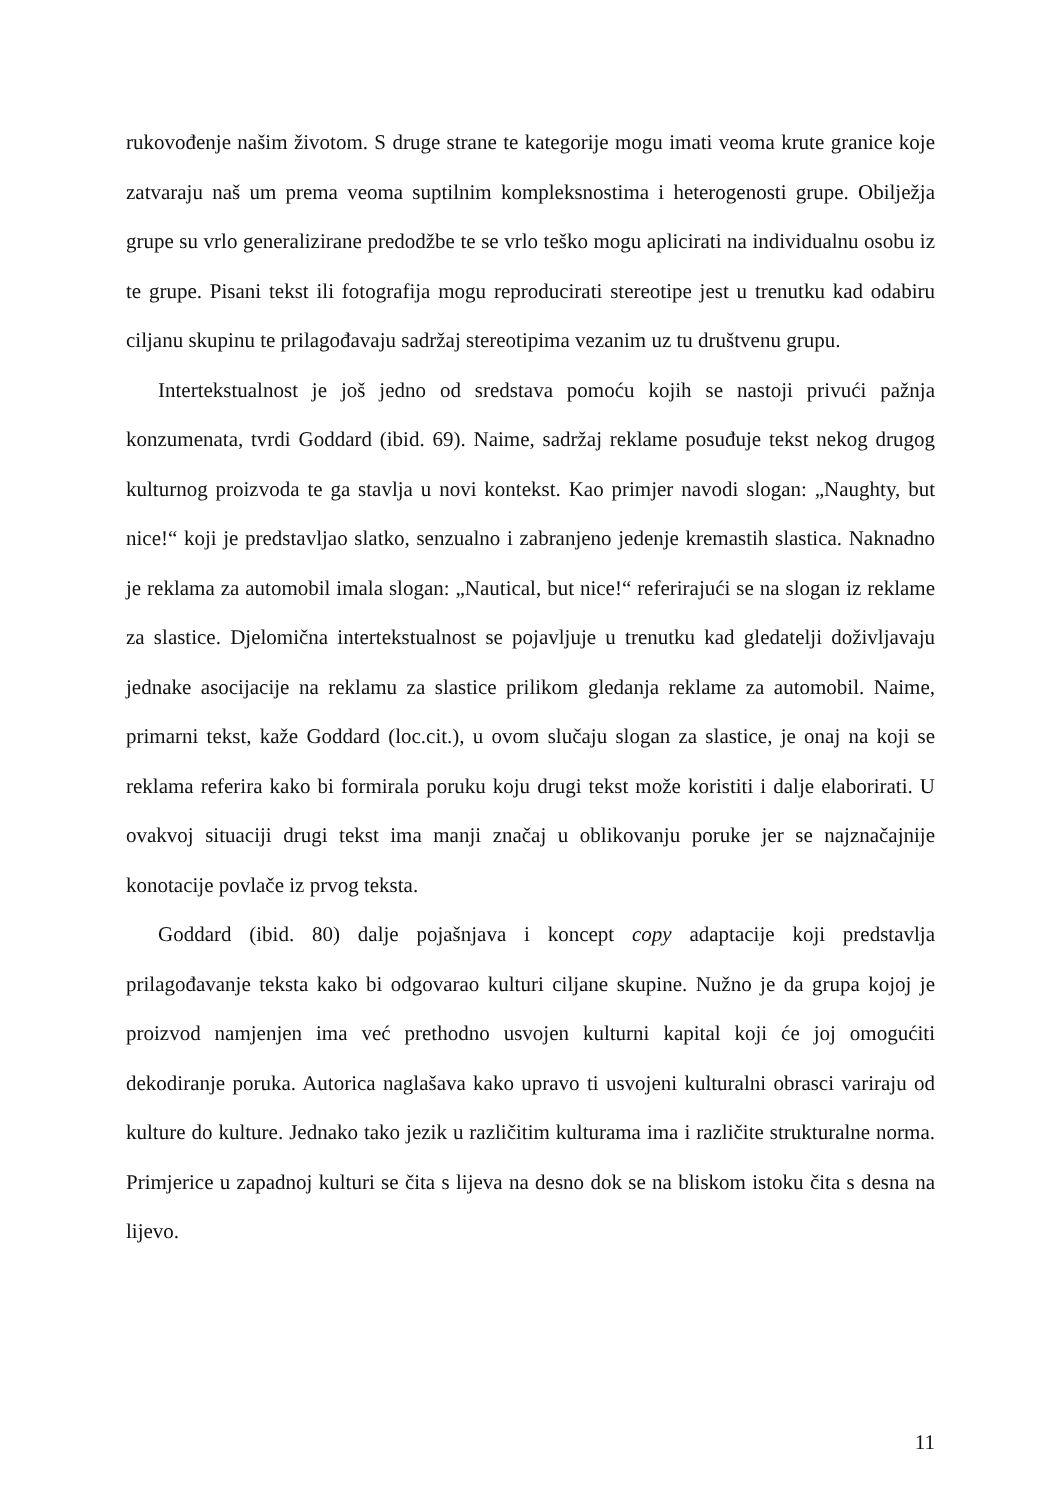rukovođenje našim životom. S druge strane te kategorije mogu imati veoma krute granice koje zatvaraju naš um prema veoma suptilnim kompleksnostima i heterogenosti grupe. Obilježja grupe su vrlo generalizirane predodžbe te se vrlo teško mogu aplicirati na individualnu osobu iz te grupe. Pisani tekst ili fotografija mogu reproducirati stereotipe jest u trenutku kad odabiru ciljanu skupinu te prilagođavaju sadržaj stereotipima vezanim uz tu društvenu grupu.
Intertekstualnost je još jedno od sredstava pomoću kojih se nastoji privući pažnja konzumenata, tvrdi Goddard (ibid. 69). Naime, sadržaj reklame posuđuje tekst nekog drugog kulturnog proizvoda te ga stavlja u novi kontekst. Kao primjer navodi slogan: „Naughty, but nice!“ koji je predstavljao slatko, senzualno i zabranjeno jedenje kremastih slastica. Naknadno je reklama za automobil imala slogan: „Nautical, but nice!“ referirajući se na slogan iz reklame za slastice. Djelomična intertekstualnost se pojavljuje u trenutku kad gledatelji doživljavaju jednake asocijacije na reklamu za slastice prilikom gledanja reklame za automobil. Naime, primarni tekst, kaže Goddard (loc.cit.), u ovom slučaju slogan za slastice, je onaj na koji se reklama referira kako bi formirala poruku koju drugi tekst može koristiti i dalje elaborirati. U ovakvoj situaciji drugi tekst ima manji značaj u oblikovanju poruke jer se najznačajnije konotacije povlače iz prvog teksta.
Goddard (ibid. 80) dalje pojašnjava i koncept copy adaptacije koji predstavlja prilagođavanje teksta kako bi odgovarao kulturi ciljane skupine. Nužno je da grupa kojoj je proizvod namjenjen ima već prethodno usvojen kulturni kapital koji će joj omogućiti dekodiranje poruka. Autorica naglašava kako upravo ti usvojeni kulturalni obrasci variraju od kulture do kulture. Jednako tako jezik u različitim kulturama ima i različite strukturalne norma. Primjerice u zapadnoj kulturi se čita s lijeva na desno dok se na bliskom istoku čita s desna na lijevo.
11